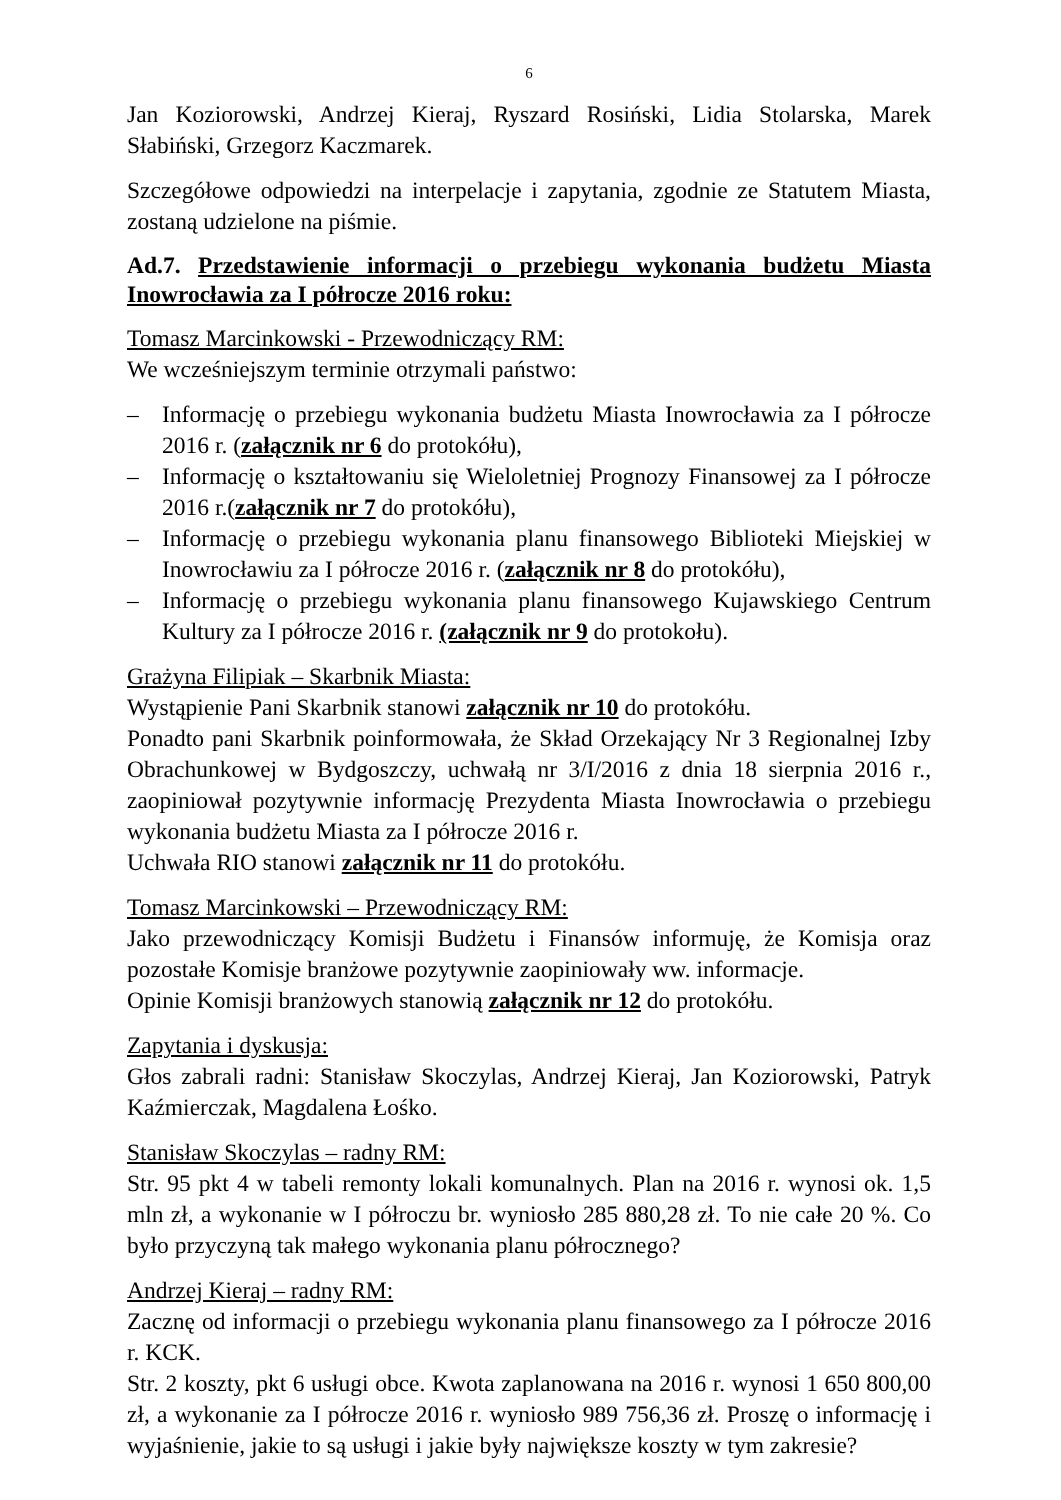6
Jan Koziorowski, Andrzej Kieraj, Ryszard Rosiński, Lidia Stolarska, Marek Słabiński, Grzegorz Kaczmarek.
Szczegółowe odpowiedzi na interpelacje i zapytania, zgodnie ze Statutem Miasta, zostaną udzielone na piśmie.
Ad.7. Przedstawienie informacji o przebiegu wykonania budżetu Miasta Inowrocławia za I półrocze 2016 roku:
Tomasz Marcinkowski - Przewodniczący RM:
We wcześniejszym terminie otrzymali państwo:
– Informację o przebiegu wykonania budżetu Miasta Inowrocławia za I półrocze 2016 r. (załącznik nr 6 do protokółu),
– Informację o kształtowaniu się Wieloletniej Prognozy Finansowej za I półrocze 2016 r.(załącznik nr 7 do protokółu),
– Informację o przebiegu wykonania planu finansowego Biblioteki Miejskiej w Inowrocławiu za I półrocze 2016 r. (załącznik nr 8 do protokółu),
– Informację o przebiegu wykonania planu finansowego Kujawskiego Centrum Kultury za I półrocze 2016 r. (załącznik nr 9 do protokołu).
Grażyna Filipiak – Skarbnik Miasta:
Wystąpienie Pani Skarbnik stanowi załącznik nr 10 do protokółu.
Ponadto pani Skarbnik poinformowała, że Skład Orzekający Nr 3 Regionalnej Izby Obrachunkowej w Bydgoszczy, uchwałą nr 3/I/2016 z dnia 18 sierpnia 2016 r., zaopiniował pozytywnie informację Prezydenta Miasta Inowrocławia o przebiegu wykonania budżetu Miasta za I półrocze 2016 r.
Uchwała RIO stanowi załącznik nr 11 do protokółu.
Tomasz Marcinkowski – Przewodniczący RM:
Jako przewodniczący Komisji Budżetu i Finansów informuję, że Komisja oraz pozostałe Komisje branżowe pozytywnie zaopiniowały ww. informacje.
Opinie Komisji branżowych stanowią załącznik nr 12 do protokółu.
Zapytania i dyskusja:
Głos zabrali radni: Stanisław Skoczylas, Andrzej Kieraj, Jan Koziorowski, Patryk Kaźmierczak, Magdalena Łośko.
Stanisław Skoczylas – radny RM:
Str. 95 pkt 4 w tabeli remonty lokali komunalnych. Plan na 2016 r. wynosi ok. 1,5 mln zł, a wykonanie w I półroczu br. wyniosło 285 880,28 zł. To nie całe 20 %. Co było przyczyną tak małego wykonania planu półrocznego?
Andrzej Kieraj – radny RM:
Zacznę od informacji o przebiegu wykonania planu finansowego za I półrocze 2016 r. KCK.
Str. 2 koszty, pkt 6 usługi obce. Kwota zaplanowana na 2016 r. wynosi 1 650 800,00 zł, a wykonanie za I półrocze 2016 r. wyniosło 989 756,36 zł. Proszę o informację i wyjaśnienie, jakie to są usługi i jakie były największe koszty w tym zakresie?